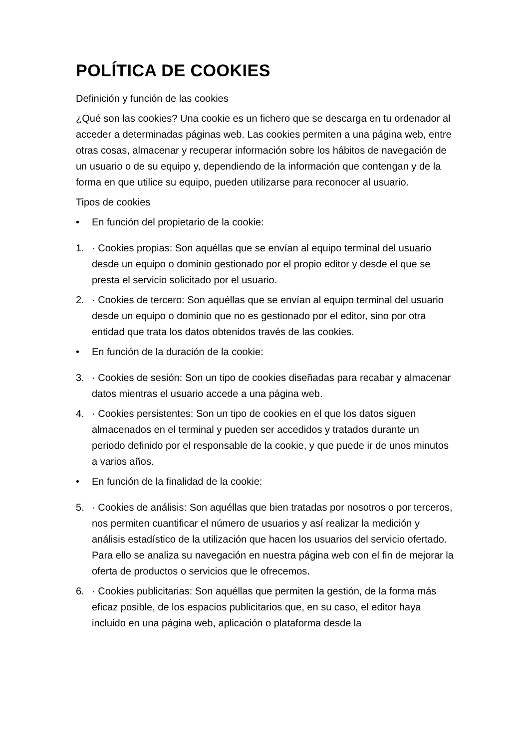POLÍTICA DE COOKIES
Definición y función de las cookies
¿Qué son las cookies? Una cookie es un fichero que se descarga en tu ordenador al acceder a determinadas páginas web. Las cookies permiten a una página web, entre otras cosas, almacenar y recuperar información sobre los hábitos de navegación de un usuario o de su equipo y, dependiendo de la información que contengan y de la forma en que utilice su equipo, pueden utilizarse para reconocer al usuario.
Tipos de cookies
• En función del propietario de la cookie:
1. · Cookies propias: Son aquéllas que se envían al equipo terminal del usuario desde un equipo o dominio gestionado por el propio editor y desde el que se presta el servicio solicitado por el usuario.
2. · Cookies de tercero: Son aquéllas que se envían al equipo terminal del usuario desde un equipo o dominio que no es gestionado por el editor, sino por otra entidad que trata los datos obtenidos través de las cookies.
• En función de la duración de la cookie:
3. · Cookies de sesión: Son un tipo de cookies diseñadas para recabar y almacenar datos mientras el usuario accede a una página web.
4. · Cookies persistentes: Son un tipo de cookies en el que los datos siguen almacenados en el terminal y pueden ser accedidos y tratados durante un periodo definido por el responsable de la cookie, y que puede ir de unos minutos a varios años.
• En función de la finalidad de la cookie:
5. · Cookies de análisis: Son aquéllas que bien tratadas por nosotros o por terceros, nos permiten cuantificar el número de usuarios y así realizar la medición y análisis estadístico de la utilización que hacen los usuarios del servicio ofertado. Para ello se analiza su navegación en nuestra página web con el fin de mejorar la oferta de productos o servicios que le ofrecemos.
6. · Cookies publicitarias: Son aquéllas que permiten la gestión, de la forma más eficaz posible, de los espacios publicitarios que, en su caso, el editor haya incluido en una página web, aplicación o plataforma desde la